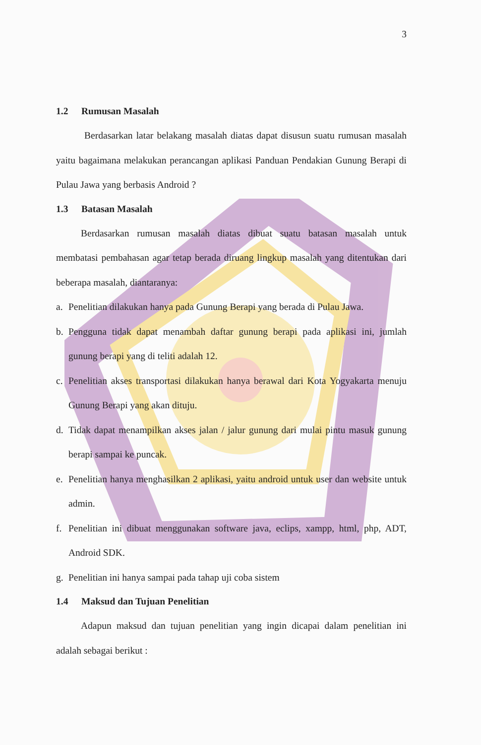3
1.2 Rumusan Masalah
Berdasarkan latar belakang masalah diatas dapat disusun suatu rumusan masalah yaitu bagaimana melakukan perancangan aplikasi Panduan Pendakian Gunung Berapi di Pulau Jawa yang berbasis Android ?
1.3 Batasan Masalah
Berdasarkan rumusan masalah diatas dibuat suatu batasan masalah untuk membatasi pembahasan agar tetap berada diruang lingkup masalah yang ditentukan dari beberapa masalah, diantaranya:
a. Penelitian dilakukan hanya pada Gunung Berapi yang berada di Pulau Jawa.
b. Pengguna tidak dapat menambah daftar gunung berapi pada aplikasi ini, jumlah gunung berapi yang di teliti adalah 12.
c. Penelitian akses transportasi dilakukan hanya berawal dari Kota Yogyakarta menuju Gunung Berapi yang akan dituju.
d. Tidak dapat menampilkan akses jalan / jalur gunung dari mulai pintu masuk gunung berapi sampai ke puncak.
e. Penelitian hanya menghasilkan 2 aplikasi, yaitu android untuk user dan website untuk admin.
f. Penelitian ini dibuat menggunakan software java, eclips, xampp, html, php, ADT, Android SDK.
g. Penelitian ini hanya sampai pada tahap uji coba sistem
1.4 Maksud dan Tujuan Penelitian
Adapun maksud dan tujuan penelitian yang ingin dicapai dalam penelitian ini adalah sebagai berikut :